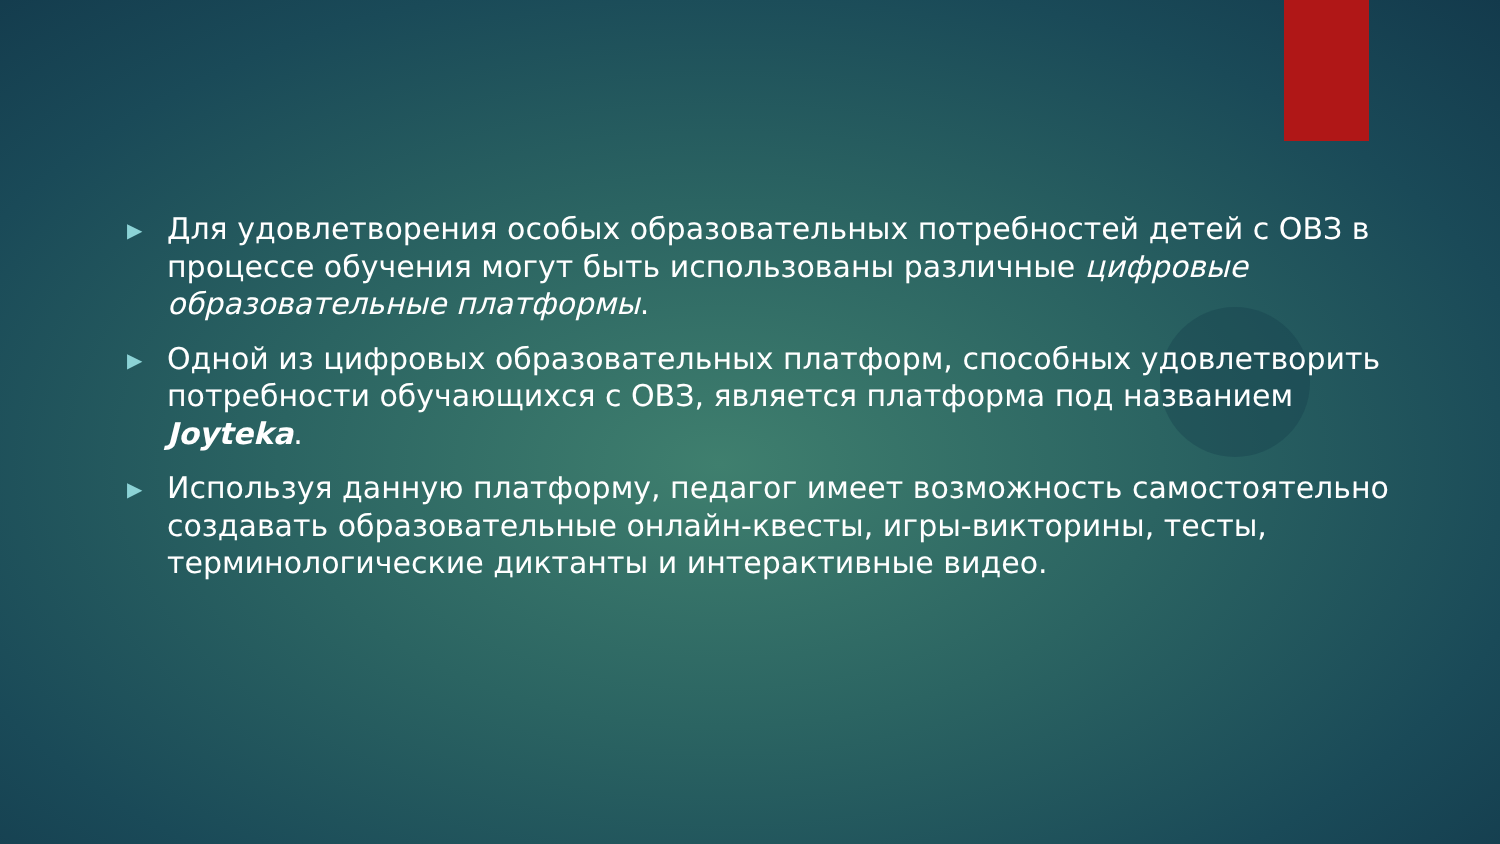▶ Для удовлетворения особых образовательных потребностей детей с ОВЗ в процессе обучения могут быть использованы различные цифровые образовательные платформы.
▶ Одной из цифровых образовательных платформ, способных удовлетворить потребности обучающихся с ОВЗ, является платформа под названием Joyteka.
▶ Используя данную платформу, педагог имеет возможность самостоятельно создавать образовательные онлайн-квесты, игры-викторины, тесты, терминологические диктанты и интерактивные видео.